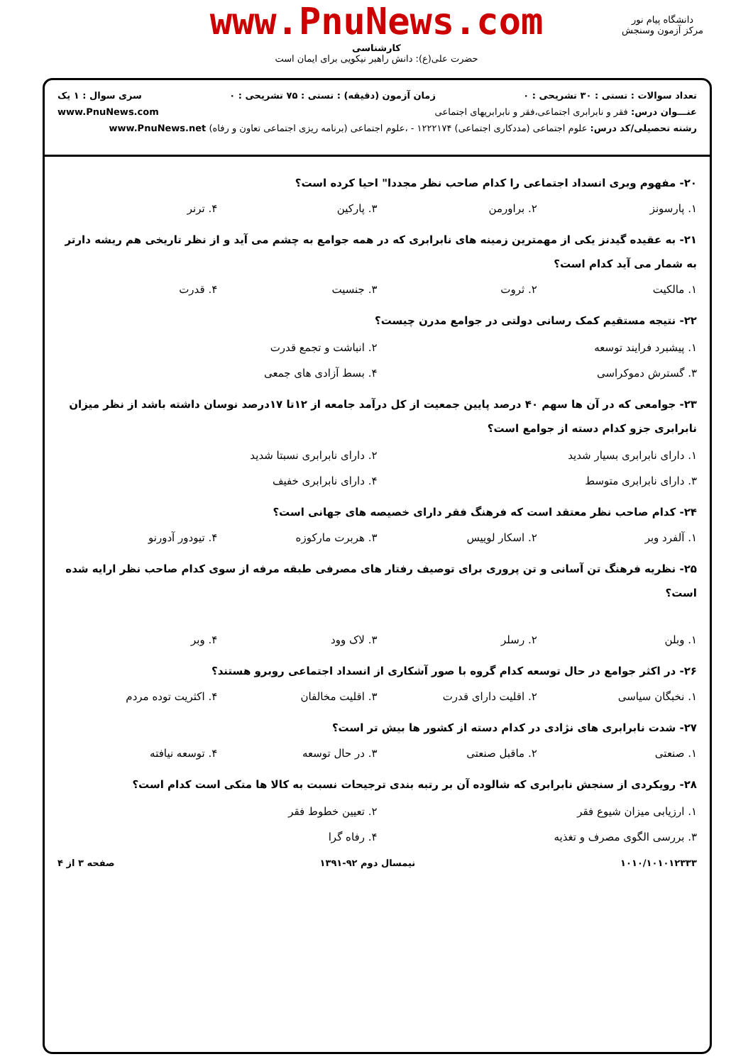www.PnuNews.com
کارشناسی
حضرت علی(ع): دانش راهبر نیکویی برای ایمان است
دانشگاه پیام نور
مرکز آزمون وسنجش
تعداد سوالات : تستی : ۳۰ تشریحی : ۰ زمان آزمون (دقیقه) : تستی : ۷۵ تشریحی : ۰ سری سوال : ۱ یک
عنـــوان درس: فقر و نابرابری اجتماعی،فقر و نابرابریهای اجتماعی www.PnuNews.com
رشته تحصیلی/کد درس: علوم اجتماعی (مددکاری اجتماعی) ۱۲۲۲۱۷۴ - ،علوم اجتماعی (برنامه ریزی اجتماعی تعاون و رفاه) www.PnuNews.net
۲۰- مفهوم وبری انسداد اجتماعی را کدام صاحب نظر مجددا" احیا کرده است؟
۱. پارسونز ۲. براورمن ۳. پارکین ۴. ترنر
۲۱- به عقیده گیدنز یکی از مهمترین زمینه های نابرابری که در همه جوامع به چشم می آید و از نظر تاریخی هم ریشه دارتر به شمار می آید کدام است؟
۱. مالکیت ۲. ثروت ۳. جنسیت ۴. قدرت
۲۲- نتیجه مستقیم کمک رسانی دولتی در جوامع مدرن چیست؟
۱. پیشبرد فرایند توسعه ۲. انباشت و تجمع قدرت ۳. گسترش دموکراسی ۴. بسط آزادی های جمعی
۲۳- جوامعی که در آن ها سهم ۴۰ درصد پایین جمعیت از کل درآمد جامعه از ۱۲تا ۱۷درصد نوسان داشته باشد از نظر میزان نابرابری جزو کدام دسته از جوامع است؟
۱. دارای نابرابری بسیار شدید ۲. دارای نابرابری نسبتا شدید ۳. دارای نابرابری متوسط ۴. دارای نابرابری خفیف
۲۴- کدام صاحب نظر معتقد است که فرهنگ فقر دارای خصیصه های جهانی است؟
۱. آلفرد وبر ۲. اسکار لوییس ۳. هربرت مارکوزه ۴. تیودور آدورنو
۲۵- نظریه فرهنگ تن آسانی و تن پروری برای توصیف رفتار های مصرفی طبقه مرفه از سوی کدام صاحب نظر ارایه شده است؟
۱. وبلن ۲. رسلر ۳. لاک وود ۴. وبر
۲۶- در اکثر جوامع در حال توسعه کدام گروه با صور آشکاری از انسداد اجتماعی روبرو هستند؟
۱. نخبگان سیاسی ۲. اقلیت دارای قدرت ۳. اقلیت مخالفان ۴. اکثریت توده مردم
۲۷- شدت نابرابری های نژادی در کدام دسته از کشور ها بیش تر است؟
۱. صنعتی ۲. ماقبل صنعتی ۳. در حال توسعه ۴. توسعه نیافته
۲۸- رویکردی از سنجش نابرابری که شالوده آن بر رتبه بندی ترجیحات نسبت به کالا ها متکی است کدام است؟
۱. ارزیابی میزان شیوع فقر ۲. تعیین خطوط فقر ۳. بررسی الگوی مصرف و تغذیه ۴. رفاه گرا
۱۰۱۰/۱۰۱۰۱۲۳۳۳ نیمسال دوم ۹۲-۱۳۹۱ صفحه ۳ از ۴